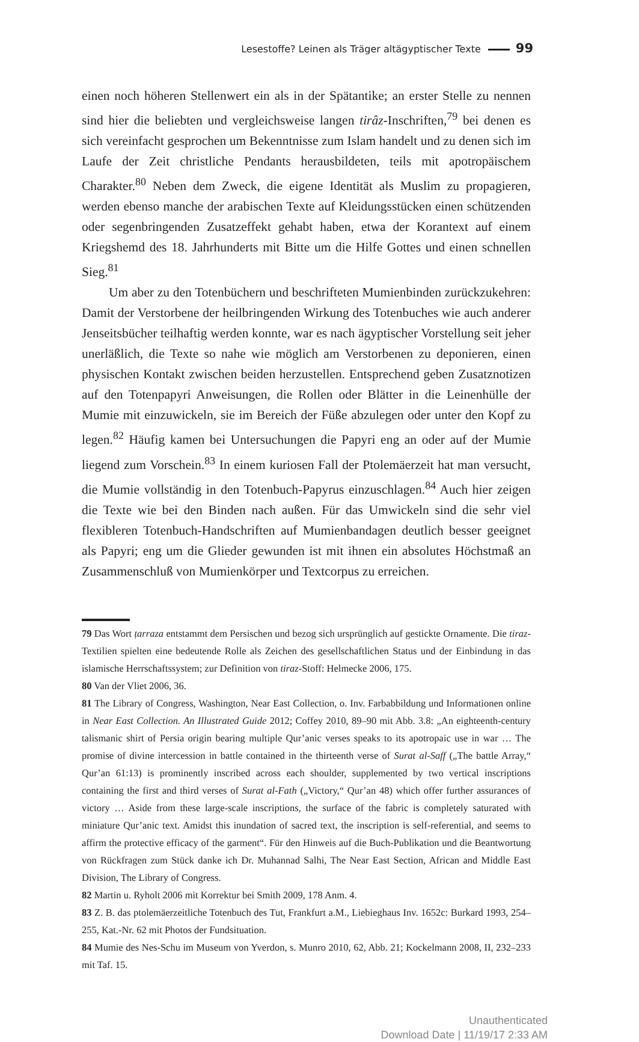Lesestoffe? Leinen als Träger altägyptischer Texte 99
einen noch höheren Stellenwert ein als in der Spätantike; an erster Stelle zu nennen sind hier die beliebten und vergleichsweise langen tirâz-Inschriften,<sup>79</sup> bei denen es sich vereinfacht gesprochen um Bekenntnisse zum Islam handelt und zu denen sich im Laufe der Zeit christliche Pendants herausbildeten, teils mit apotropäischem Charakter.<sup>80</sup> Neben dem Zweck, die eigene Identität als Muslim zu propagieren, werden ebenso manche der arabischen Texte auf Kleidungsstücken einen schützenden oder segenbringenden Zusatzeffekt gehabt haben, etwa der Korantext auf einem Kriegshemd des 18. Jahrhunderts mit Bitte um die Hilfe Gottes und einen schnellen Sieg.<sup>81</sup>
Um aber zu den Totenbüchern und beschrifteten Mumienbinden zurückzukehren: Damit der Verstorbene der heilbringenden Wirkung des Totenbuches wie auch anderer Jenseitsbücher teilhaftig werden konnte, war es nach ägyptischer Vorstellung seit jeher unerläßlich, die Texte so nahe wie möglich am Verstorbenen zu deponieren, einen physischen Kontakt zwischen beiden herzustellen. Entsprechend geben Zusatznotizen auf den Totenpapyri Anweisungen, die Rollen oder Blätter in die Leinenhülle der Mumie mit einzuwickeln, sie im Bereich der Füße abzulegen oder unter den Kopf zu legen.<sup>82</sup> Häufig kamen bei Untersuchungen die Papyri eng an oder auf der Mumie liegend zum Vorschein.<sup>83</sup> In einem kuriosen Fall der Ptolemäerzeit hat man versucht, die Mumie vollständig in den Totenbuch-Papyrus einzuschlagen.<sup>84</sup> Auch hier zeigen die Texte wie bei den Binden nach außen. Für das Umwickeln sind die sehr viel flexibleren Totenbuch-Handschriften auf Mumienbandagen deutlich besser geeignet als Papyri; eng um die Glieder gewunden ist mit ihnen ein absolutes Höchstmaß an Zusammenschluß von Mumienkörper und Textcorpus zu erreichen.
79 Das Wort ṭarraza entstammt dem Persischen und bezog sich ursprünglich auf gestickte Ornamente. Die tiraz-Textilien spielten eine bedeutende Rolle als Zeichen des gesellschaftlichen Status und der Einbindung in das islamische Herrschaftssystem; zur Definition von tiraz-Stoff: Helmecke 2006, 175.
80 Van der Vliet 2006, 36.
81 The Library of Congress, Washington, Near East Collection, o. Inv. Farbabbildung und Informationen online in Near East Collection. An Illustrated Guide 2012; Coffey 2010, 89–90 mit Abb. 3.8: „An eighteenth-century talismanic shirt of Persia origin bearing multiple Qur’anic verses speaks to its apotropaic use in war … The promise of divine intercession in battle contained in the thirteenth verse of Surat al-Saff („The battle Array,“ Qur’an 61:13) is prominently inscribed across each shoulder, supplemented by two vertical inscriptions containing the first and third verses of Surat al-Fath („Victory,“ Qur’an 48) which offer further assurances of victory … Aside from these large-scale inscriptions, the surface of the fabric is completely saturated with miniature Qur’anic text. Amidst this inundation of sacred text, the inscription is self-referential, and seems to affirm the protective efficacy of the garment“. Für den Hinweis auf die Buch-Publikation und die Beantwortung von Rückfragen zum Stück danke ich Dr. Muhannad Salhi, The Near East Section, African and Middle East Division, The Library of Congress.
82 Martin u. Ryholt 2006 mit Korrektur bei Smith 2009, 178 Anm. 4.
83 Z. B. das ptolemäerzeitliche Totenbuch des Tut, Frankfurt a.M., Liebieghaus Inv. 1652c: Burkard 1993, 254–255, Kat.-Nr. 62 mit Photos der Fundsituation.
84 Mumie des Nes-Schu im Museum von Yverdon, s. Munro 2010, 62, Abb. 21; Kockelmann 2008, II, 232–233 mit Taf. 15.
Unauthenticated
Download Date | 11/19/17 2:33 AM